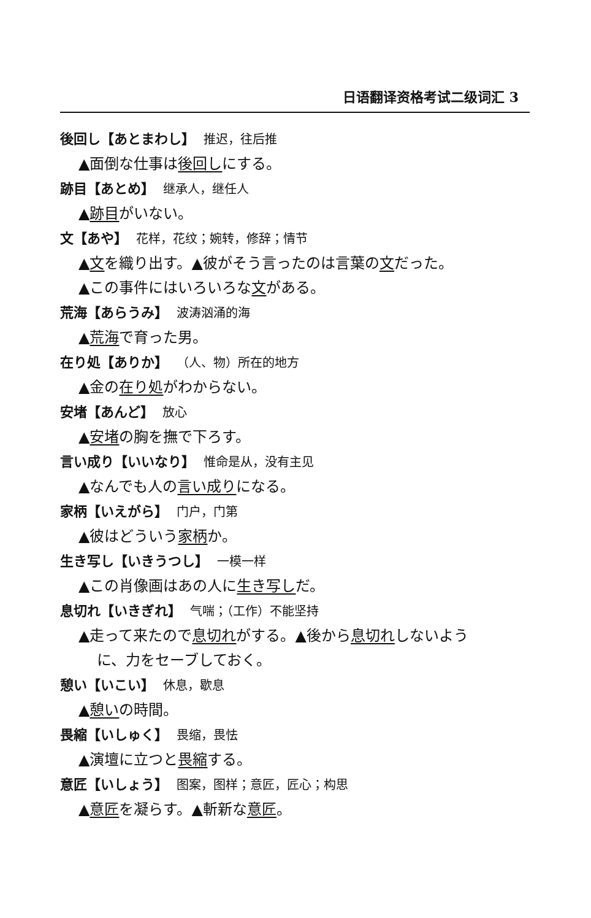日语翻译资格考试二级词汇 3
後回し【あとまわし】 推迟，往后推
▲面倒な仕事は後回しにする。
跡目【あとめ】 继承人，继任人
▲跡目がいない。
文【あや】 花样，花纹；婉转，修辞；情节
▲文を織り出す。▲彼がそう言ったのは言葉の文だった。
▲この事件にはいろいろな文がある。
荒海【あらうみ】 波涛汹涌的海
▲荒海で育った男。
在り処【ありか】 （人、物）所在的地方
▲金の在り処がわからない。
安堵【あんど】 放心
▲安堵の胸を撫で下ろす。
言い成り【いいなり】 惟命是从，没有主见
▲なんでも人の言い成りになる。
家柄【いえがら】 门户，门第
▲彼はどういう家柄か。
生き写し【いきうつし】 一模一样
▲この肖像画はあの人に生き写しだ。
息切れ【いきぎれ】 气喘；（工作）不能坚持
▲走って来たので息切れがする。▲後から息切れしないよう
に、力をセーブしておく。
憩い【いこい】 休息，歇息
▲憩いの時間。
畏縮【いしゅく】 畏缩，畏怯
▲演壇に立つと畏縮する。
意匠【いしょう】 图案，图样；意匠，匠心；构思
▲意匠を凝らす。▲斬新な意匠。